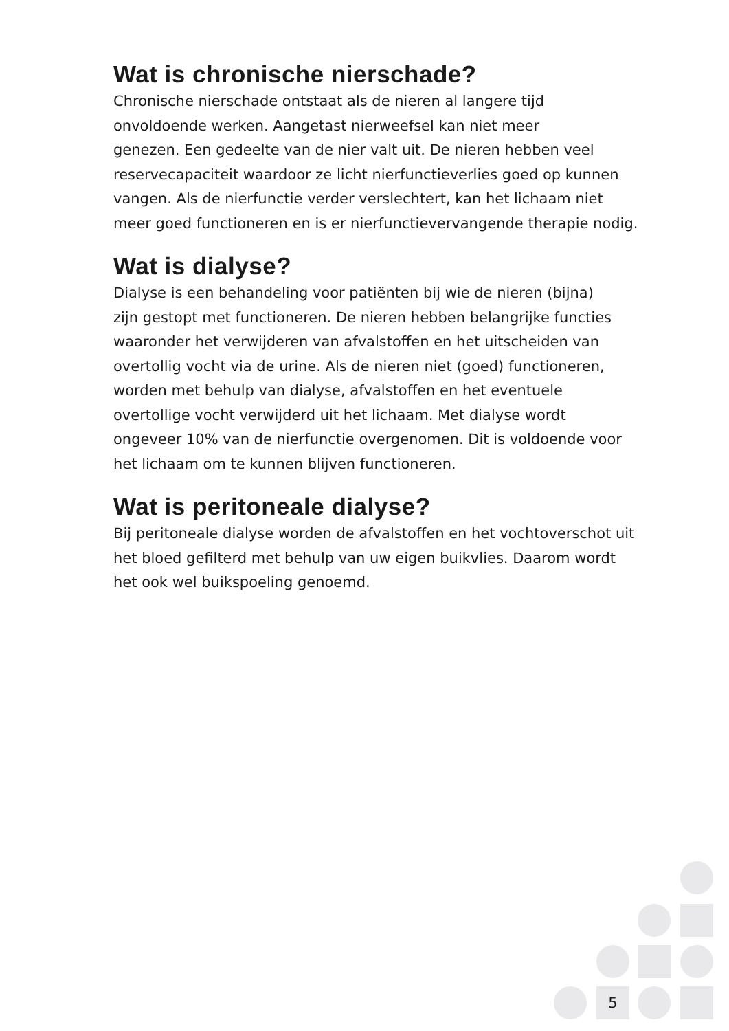Wat is chronische nierschade?
Chronische nierschade ontstaat als de nieren al langere tijd
onvoldoende werken. Aangetast nierweefsel kan niet meer
genezen. Een gedeelte van de nier valt uit. De nieren hebben veel
reservecapaciteit waardoor ze licht nierfunctieverlies goed op kunnen
vangen. Als de nierfunctie verder verslechtert, kan het lichaam niet
meer goed functioneren en is er nierfunctievervangende therapie nodig.
Wat is dialyse?
Dialyse is een behandeling voor patiënten bij wie de nieren (bijna)
zijn gestopt met functioneren. De nieren hebben belangrijke functies
waaronder het verwijderen van afvalstoffen en het uitscheiden van
overtollig vocht via de urine. Als de nieren niet (goed) functioneren,
worden met behulp van dialyse, afvalstoffen en het eventuele
overtollige vocht verwijderd uit het lichaam. Met dialyse wordt
ongeveer 10% van de nierfunctie overgenomen. Dit is voldoende voor
het lichaam om te kunnen blijven functioneren.
Wat is peritoneale dialyse?
Bij peritoneale dialyse worden de afvalstoffen en het vochtoverschot uit
het bloed gefilterd met behulp van uw eigen buikvlies. Daarom wordt
het ook wel buikspoeling genoemd.
5